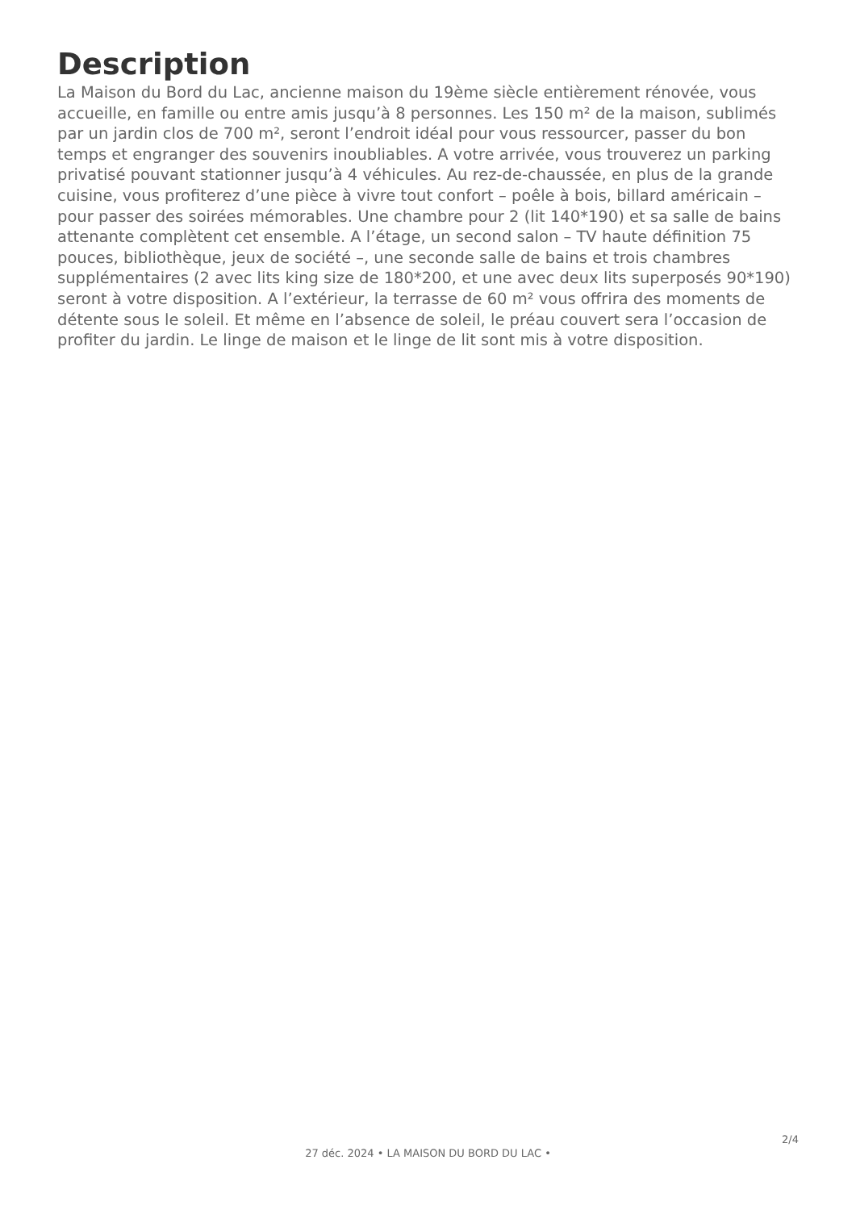Description
La Maison du Bord du Lac, ancienne maison du 19ème siècle entièrement rénovée, vous accueille, en famille ou entre amis jusqu’à 8 personnes. Les 150 m² de la maison, sublimés par un jardin clos de 700 m², seront l’endroit idéal pour vous ressourcer, passer du bon temps et engranger des souvenirs inoubliables. A votre arrivée, vous trouverez un parking privatisé pouvant stationner jusqu’à 4 véhicules. Au rez-de-chaussée, en plus de la grande cuisine, vous profiterez d’une pièce à vivre tout confort – poêle à bois, billard américain – pour passer des soirées mémorables. Une chambre pour 2 (lit 140*190) et sa salle de bains attenante complètent cet ensemble. A l’étage, un second salon – TV haute définition 75 pouces, bibliothèque, jeux de société –, une seconde salle de bains et trois chambres supplémentaires (2 avec lits king size de 180*200, et une avec deux lits superposés 90*190) seront à votre disposition. A l’extérieur, la terrasse de 60 m² vous offrira des moments de détente sous le soleil. Et même en l’absence de soleil, le préau couvert sera l’occasion de profiter du jardin. Le linge de maison et le linge de lit sont mis à votre disposition.
2/4
27 déc. 2024 • LA MAISON DU BORD DU LAC •